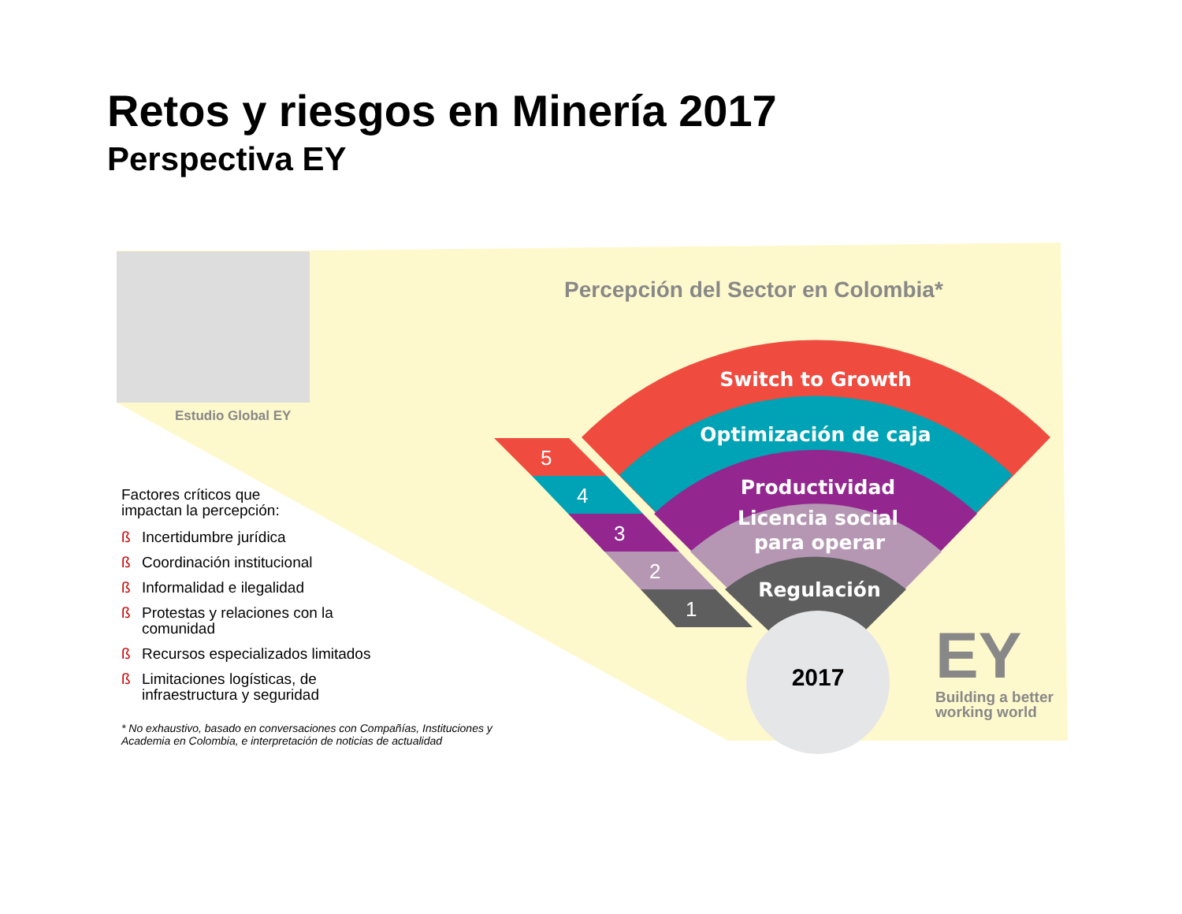5
4
3
2
1
Switch to Growth
Optimización de caja
Productividad
Licencia social
para operar
Regulación
2017
EY
Retos y riesgos en Minería 2017
Perspectiva EY
Estudio Global EY
Percepción del Sector en Colombia*
Factores críticos que
impactan la percepción:
ß Incertidumbre jurídica
ß Coordinación institucional
ß Informalidad e ilegalidad
ß Protestas y relaciones con la comunidad
ß Recursos especializados limitados
ß Limitaciones logísticas, de infraestructura y seguridad
* No exhaustivo, basado en conversaciones con Compañías, Instituciones y Academia en Colombia, e interpretación de noticias de actualidad
Building a better
working world